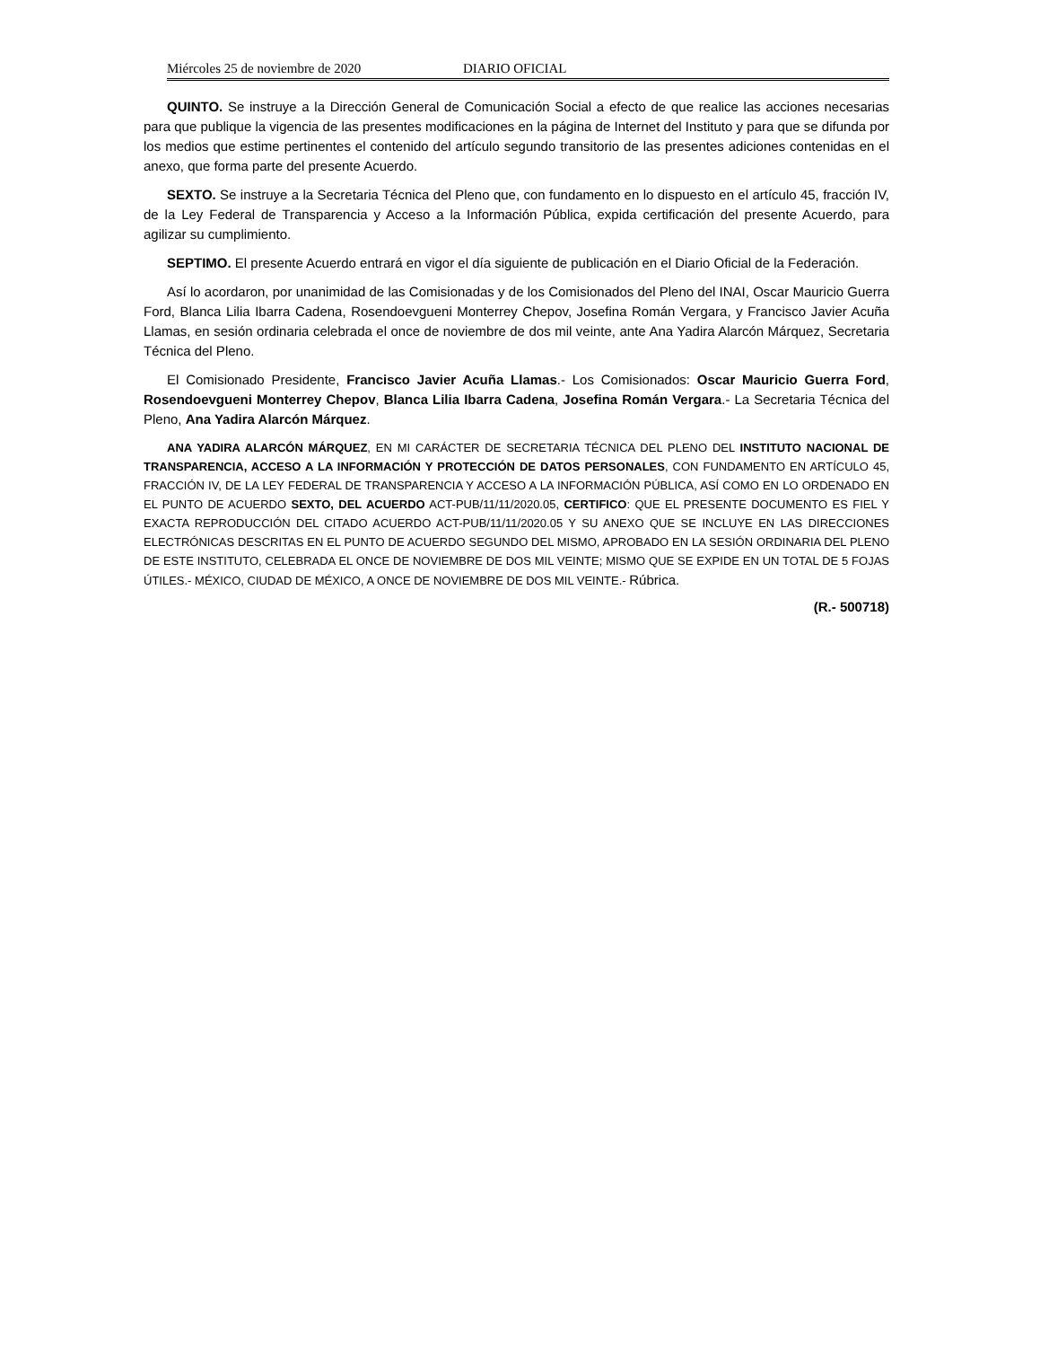Miércoles 25 de noviembre de 2020 DIARIO OFICIAL
QUINTO. Se instruye a la Dirección General de Comunicación Social a efecto de que realice las acciones necesarias para que publique la vigencia de las presentes modificaciones en la página de Internet del Instituto y para que se difunda por los medios que estime pertinentes el contenido del artículo segundo transitorio de las presentes adiciones contenidas en el anexo, que forma parte del presente Acuerdo.
SEXTO. Se instruye a la Secretaria Técnica del Pleno que, con fundamento en lo dispuesto en el artículo 45, fracción IV, de la Ley Federal de Transparencia y Acceso a la Información Pública, expida certificación del presente Acuerdo, para agilizar su cumplimiento.
SEPTIMO. El presente Acuerdo entrará en vigor el día siguiente de publicación en el Diario Oficial de la Federación.
Así lo acordaron, por unanimidad de las Comisionadas y de los Comisionados del Pleno del INAI, Oscar Mauricio Guerra Ford, Blanca Lilia Ibarra Cadena, Rosendoevgueni Monterrey Chepov, Josefina Román Vergara, y Francisco Javier Acuña Llamas, en sesión ordinaria celebrada el once de noviembre de dos mil veinte, ante Ana Yadira Alarcón Márquez, Secretaria Técnica del Pleno.
El Comisionado Presidente, Francisco Javier Acuña Llamas.- Los Comisionados: Oscar Mauricio Guerra Ford, Rosendoevgueni Monterrey Chepov, Blanca Lilia Ibarra Cadena, Josefina Román Vergara.- La Secretaria Técnica del Pleno, Ana Yadira Alarcón Márquez.
ANA YADIRA ALARCÓN MÁRQUEZ, EN MI CARÁCTER DE SECRETARIA TÉCNICA DEL PLENO DEL INSTITUTO NACIONAL DE TRANSPARENCIA, ACCESO A LA INFORMACIÓN Y PROTECCIÓN DE DATOS PERSONALES, CON FUNDAMENTO EN ARTÍCULO 45, FRACCIÓN IV, DE LA LEY FEDERAL DE TRANSPARENCIA Y ACCESO A LA INFORMACIÓN PÚBLICA, ASÍ COMO EN LO ORDENADO EN EL PUNTO DE ACUERDO SEXTO, DEL ACUERDO ACT-PUB/11/11/2020.05, CERTIFICO: QUE EL PRESENTE DOCUMENTO ES FIEL Y EXACTA REPRODUCCIÓN DEL CITADO ACUERDO ACT-PUB/11/11/2020.05 Y SU ANEXO QUE SE INCLUYE EN LAS DIRECCIONES ELECTRÓNICAS DESCRITAS EN EL PUNTO DE ACUERDO SEGUNDO DEL MISMO, APROBADO EN LA SESIÓN ORDINARIA DEL PLENO DE ESTE INSTITUTO, CELEBRADA EL ONCE DE NOVIEMBRE DE DOS MIL VEINTE; MISMO QUE SE EXPIDE EN UN TOTAL DE 5 FOJAS ÚTILES.- MÉXICO, CIUDAD DE MÉXICO, A ONCE DE NOVIEMBRE DE DOS MIL VEINTE.- Rúbrica.
(R.- 500718)